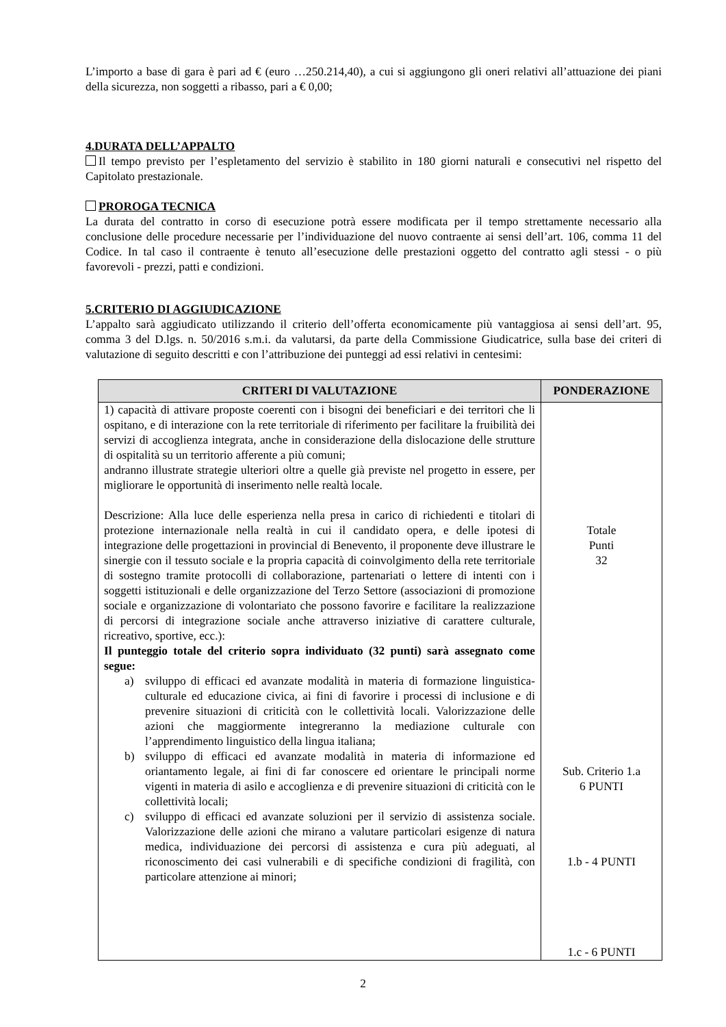L’importo a base di gara è pari ad € (euro …250.214,40), a cui si aggiungono gli oneri relativi all’attuazione dei piani della sicurezza, non soggetti a ribasso, pari a € 0,00;
4.DURATA DELL’APPALTO
Il tempo previsto per l’espletamento del servizio è stabilito in 180 giorni naturali e consecutivi nel rispetto del Capitolato prestazionale.
PROROGA TECNICA
La durata del contratto in corso di esecuzione potrà essere modificata per il tempo strettamente necessario alla conclusione delle procedure necessarie per l’individuazione del nuovo contraente ai sensi dell’art. 106, comma 11 del Codice. In tal caso il contraente è tenuto all’esecuzione delle prestazioni oggetto del contratto agli stessi - o più favorevoli - prezzi, patti e condizioni.
5.CRITERIO DI AGGIUDICAZIONE
L’appalto sarà aggiudicato utilizzando il criterio dell’offerta economicamente più vantaggiosa ai sensi dell’art. 95, comma 3 del D.lgs. n. 50/2016 s.m.i. da valutarsi, da parte della Commissione Giudicatrice, sulla base dei criteri di valutazione di seguito descritti e con l’attribuzione dei punteggi ad essi relativi in centesimi:
| CRITERI DI VALUTAZIONE | PONDERAZIONE |
| --- | --- |
| 1) capacità di attivare proposte coerenti con i bisogni dei beneficiari e dei territori che li ospitano, e di interazione con la rete territoriale di riferimento per facilitare la fruibilità dei servizi di accoglienza integrata, anche in considerazione della dislocazione delle strutture di ospitalità su un territorio afferente a più comuni; andranno illustrate strategie ulteriori oltre a quelle già previste nel progetto in essere, per migliorare le opportunità di inserimento nelle realtà locale. Descrizione: Alla luce delle esperienza nella presa in carico di richiedenti e titolari di protezione internazionale nella realtà in cui il candidato opera, e delle ipotesi di integrazione delle progettazioni in provincial di Benevento, il proponente deve illustrare le sinergie con il tessuto sociale e la propria capacità di coinvolgimento della rete territoriale di sostegno tramite protocolli di collaborazione, partenariati o lettere di intenti con i soggetti istituzionali e delle organizzazione del Terzo Settore (associazioni di promozione sociale e organizzazione di volontariato che possono favorire e facilitare la realizzazione di percorsi di integrazione sociale anche attraverso iniziative di carattere culturale, ricreativo, sportive, ecc.): Il punteggio totale del criterio sopra individuato (32 punti) sarà assegnato come segue: a) sviluppo di efficaci ed avanzate modalità in materia di formazione linguistica-culturale ed educazione civica, ai fini di favorire i processi di inclusione e di prevenire situazioni di criticità con le collettività locali. Valorizzazione delle azioni che maggiormente integreranno la mediazione culturale con l’apprendimento linguistico della lingua italiana; b) sviluppo di efficaci ed avanzate modalità in materia di informazione ed oriantamento legale, ai fini di far conoscere ed orientare le principali norme vigenti in materia di asilo e accoglienza e di prevenire situazioni di criticità con le collettività locali; c) sviluppo di efficaci ed avanzate soluzioni per il servizio di assistenza sociale. Valorizzazione delle azioni che mirano a valutare particolari esigenze di natura medica, individuazione dei percorsi di assistenza e cura più adeguati, al riconoscimento dei casi vulnerabili e di specifiche condizioni di fragilità, con particolare attenzione ai minori; | Totale Punti 32 Sub. Criterio 1.a 6 PUNTI 1.b - 4 PUNTI 1.c - 6 PUNTI |
2